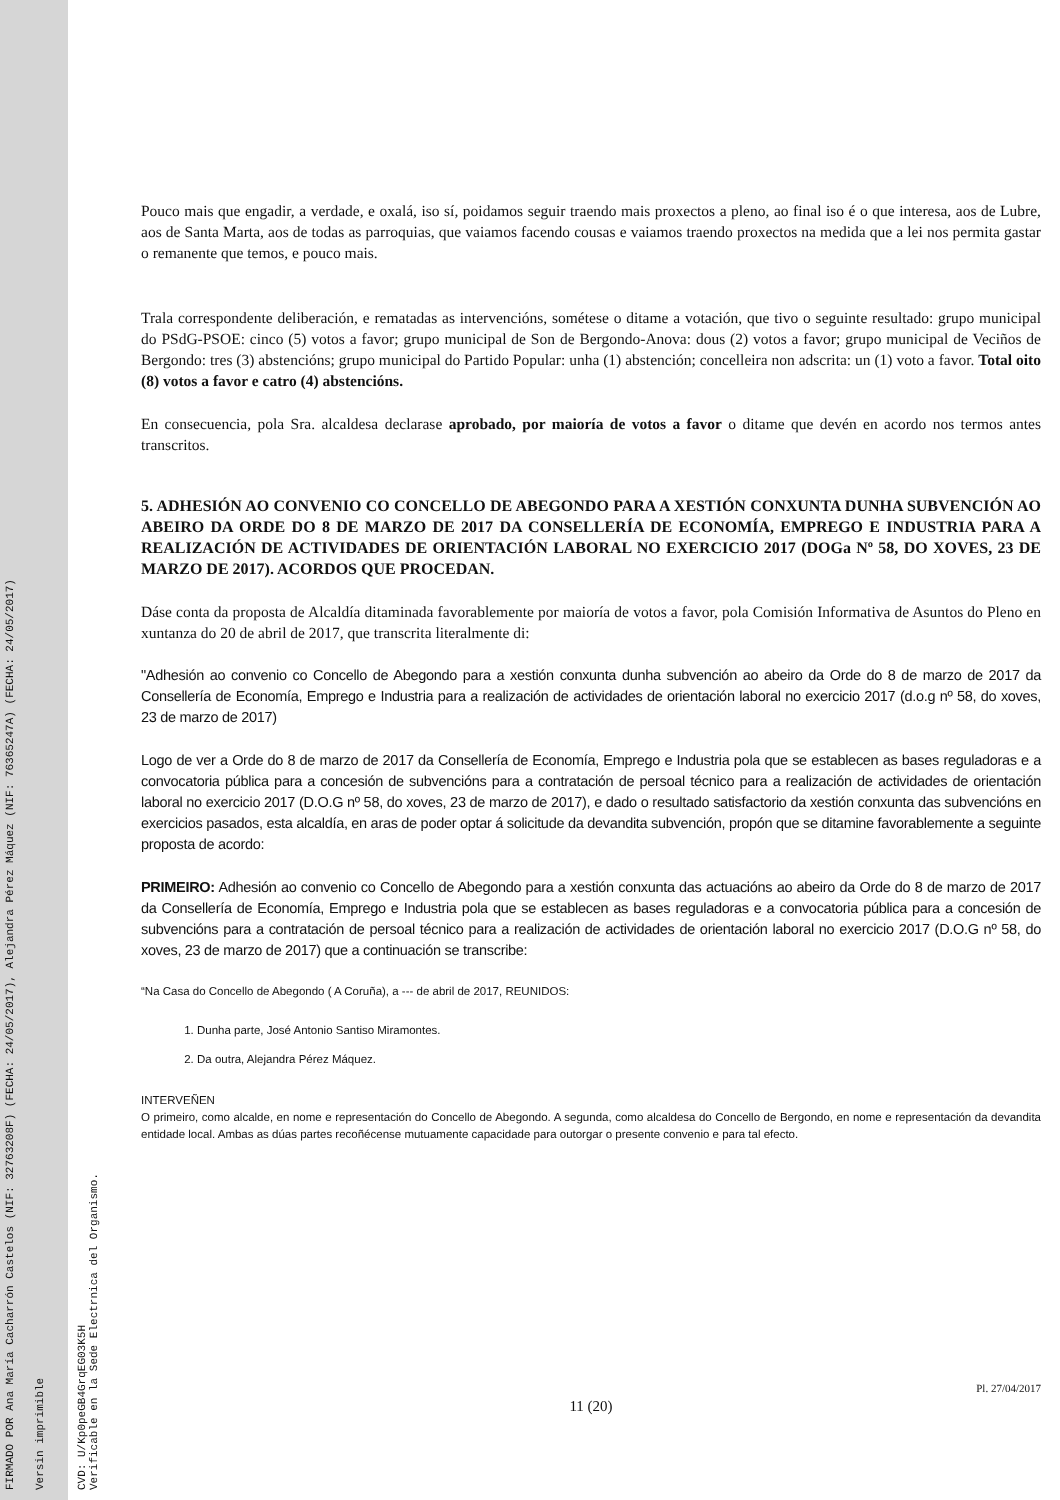FIRMADO POR Ana María Cacharrón Castelos (NIF: 32763208F) (FECHA: 24/05/2017), Alejandra Pérez Máquez (NIF: 76365247A) (FECHA: 24/05/2017)
Versin imprimible
CVD: U/Kp0peGB4GrqEG03K5H
Verificable en la Sede Electrnica del Organismo.
Pouco mais que engadir, a verdade, e oxalá, iso sí, poidamos seguir traendo mais proxectos a pleno, ao final iso é o que interesa, aos de Lubre, aos de Santa Marta, aos de todas as parroquias, que vaiamos facendo cousas e vaiamos traendo proxectos na medida que a lei nos permita gastar o remanente que temos, e pouco mais.
Trala correspondente deliberación, e rematadas as intervencións, sométese o ditame a votación, que tivo o seguinte resultado: grupo municipal do PSdG-PSOE: cinco (5) votos a favor; grupo municipal de Son de Bergondo-Anova: dous (2) votos a favor; grupo municipal de Veciños de Bergondo: tres (3) abstencións; grupo municipal do Partido Popular: unha (1) abstención; concelleira non adscrita: un (1) voto a favor. Total oito (8) votos a favor e catro (4) abstencións.
En consecuencia, pola Sra. alcaldesa declarase aprobado, por maioría de votos a favor o ditame que devén en acordo nos termos antes transcritos.
5. ADHESIÓN AO CONVENIO CO CONCELLO DE ABEGONDO PARA A XESTIÓN CONXUNTA DUNHA SUBVENCIÓN AO ABEIRO DA ORDE DO 8 DE MARZO DE 2017 DA CONSELLERÍA DE ECONOMÍA, EMPREGO E INDUSTRIA PARA A REALIZACIÓN DE ACTIVIDADES DE ORIENTACIÓN LABORAL NO EXERCICIO 2017 (DOGa Nº 58, DO XOVES, 23 DE MARZO DE 2017). ACORDOS QUE PROCEDAN.
Dáse conta da proposta de Alcaldía ditaminada favorablemente por maioría de votos a favor, pola Comisión Informativa de Asuntos do Pleno en xuntanza do 20 de abril de 2017, que transcrita literalmente di:
"Adhesión ao convenio co Concello de Abegondo para a xestión conxunta dunha subvención ao abeiro da Orde do 8 de marzo de 2017 da Consellería de Economía, Emprego e Industria para a realización de actividades de orientación laboral no exercicio 2017 (d.o.g nº 58, do xoves, 23 de marzo de 2017)
Logo de ver a Orde do 8 de marzo de 2017 da Consellería de Economía, Emprego e Industria pola que se establecen as bases reguladoras e a convocatoria pública para a concesión de subvencións para a contratación de persoal técnico para a realización de actividades de orientación laboral no exercicio 2017 (D.O.G nº 58, do xoves, 23 de marzo de 2017), e dado o resultado satisfactorio da xestión conxunta das subvencións en exercicios pasados, esta alcaldía, en aras de poder optar á solicitude da devandita subvención, propón que se ditamine favorablemente a seguinte proposta de acordo:
PRIMEIRO: Adhesión ao convenio co Concello de Abegondo para a xestión conxunta das actuacións ao abeiro da Orde do 8 de marzo de 2017 da Consellería de Economía, Emprego e Industria pola que se establecen as bases reguladoras e a convocatoria pública para a concesión de subvencións para a contratación de persoal técnico para a realización de actividades de orientación laboral no exercicio 2017 (D.O.G nº 58, do xoves, 23 de marzo de 2017) que a continuación se transcribe:
“Na Casa do Concello de Abegondo ( A Coruña), a --- de abril de 2017, REUNIDOS:
1. Dunha parte, José Antonio Santiso Miramontes.
2. Da outra, Alejandra Pérez Máquez.
INTERVEÑEN
O primeiro, como alcalde, en nome e representación do Concello de Abegondo. A segunda, como alcaldesa do Concello de Bergondo, en nome e representación da devandita entidade local. Ambas as dúas partes recoñécense mutuamente capacidade para outorgar o presente convenio e para tal efecto.
Pl. 27/04/2017
11 (20)